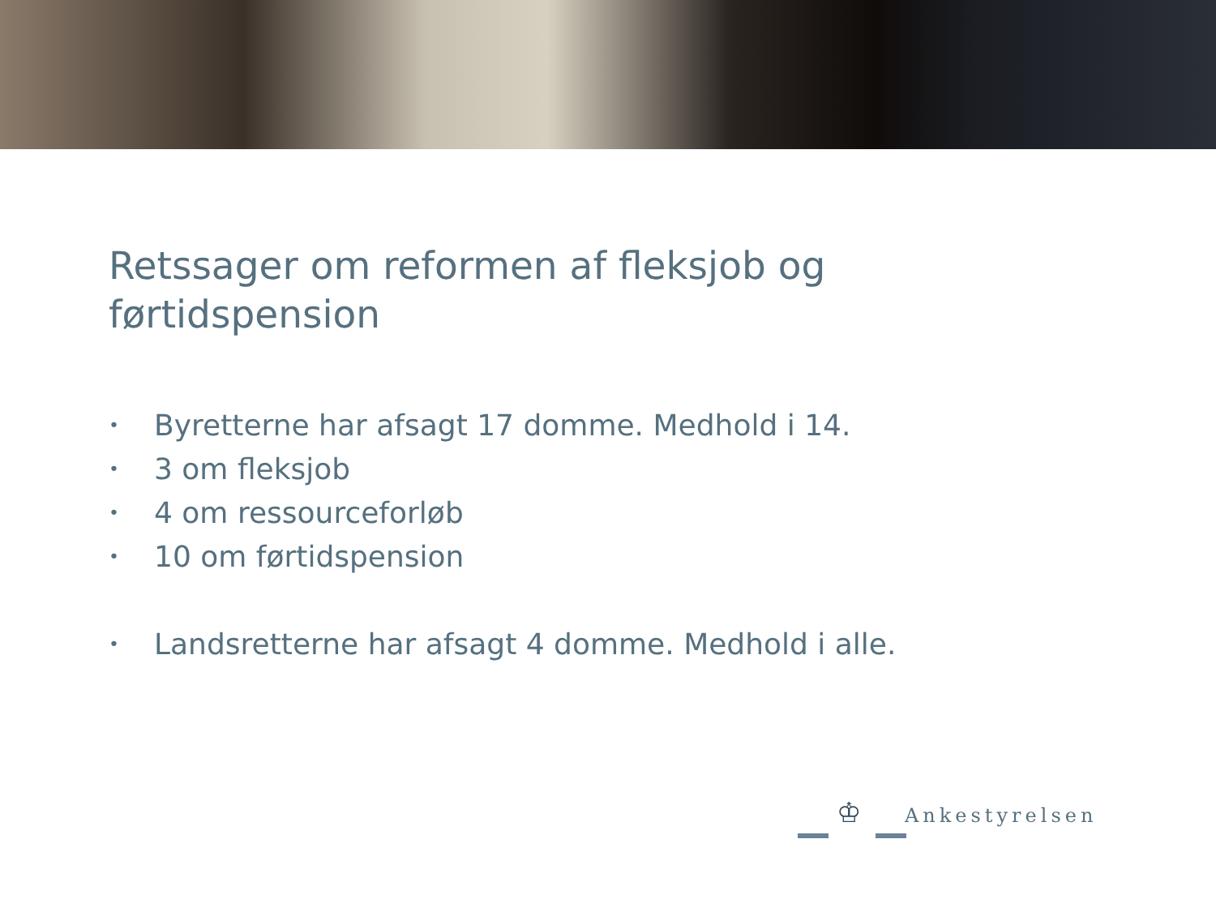Retssager om reformen af fleksjob og førtidspension
• Byretterne har afsagt 17 domme. Medhold i 14.
• 3 om fleksjob
• 4 om ressourceforløb
• 10 om førtidspension
• Landsretterne har afsagt 4 domme. Medhold i alle.
♔ Ankestyrelsen